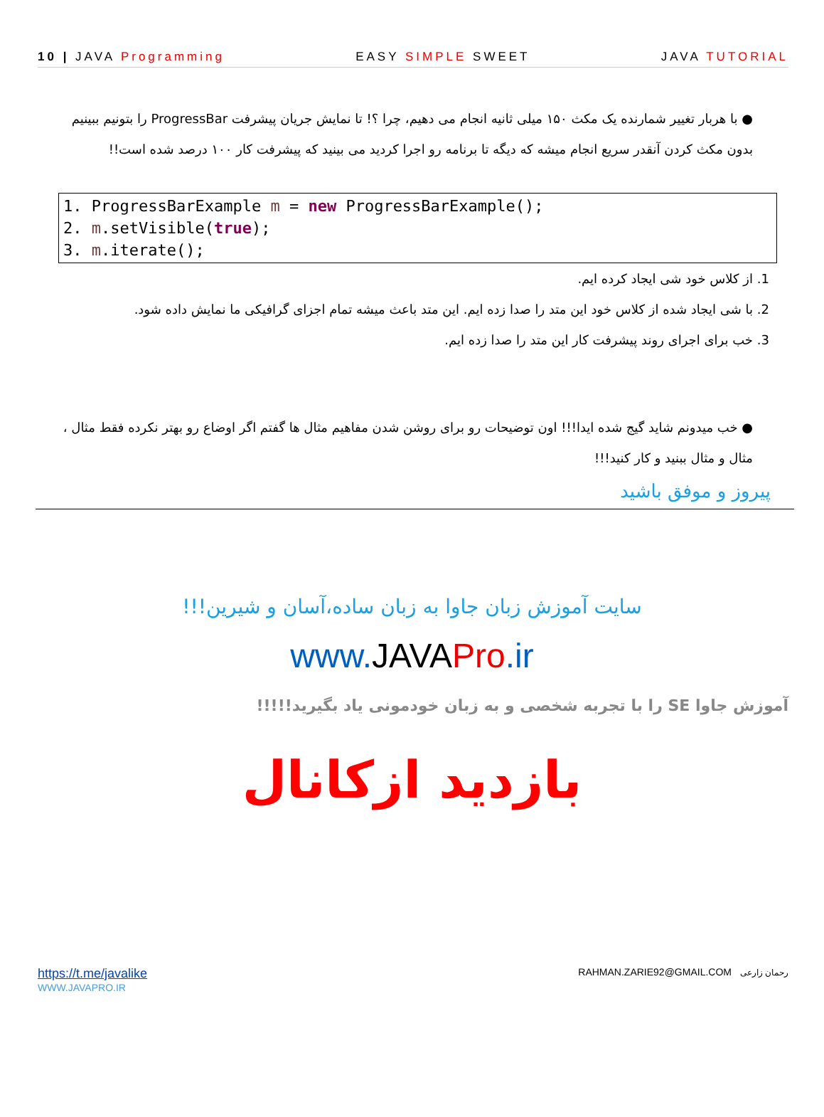10 | JAVA Programming EASY SIMPLE SWEET JAVA TUTORIAL
● با هربار تغییر شمارنده یک مکث ۱۵۰ میلی ثانیه انجام می دهیم، چرا ؟! تا نمایش جریان پیشرفت ProgressBar را بتونیم ببینیم بدون مکث کردن آنقدر سریع انجام میشه که دیگه تا برنامه رو اجرا کردید می بینید که پیشرفت کار ۱۰۰ درصد شده است!!
1. ProgressBarExample m = new ProgressBarExample();
2. m.setVisible(true);
3. m.iterate();
1. از کلاس خود شی ایجاد کرده ایم.
2. با شی ایجاد شده از کلاس خود این متد را صدا زده ایم. این متد باعث میشه تمام اجزای گرافیکی ما نمایش داده شود.
3. خب برای اجرای روند پیشرفت کار این متد را صدا زده ایم.
● خب میدونم شاید گیج شده ایدا!!! اون توضیحات رو برای روشن شدن مفاهیم مثال ها گفتم اگر اوضاع رو بهتر نکرده فقط مثال ، مثال و مثال ببنید و کار کنید!!!
پیروز و موفق باشید
سایت آموزش زبان جاوا به زبان ساده،آسان و شیرین!!!
www. JAVAPro.ir
آموزش جاوا SE را با تجربه شخصی و به زبان خودمونی یاد بگیرید!!!!!
بازدید ازکانال
https://t.me/javalike
WWW.JAVAPRO.IR
RAHMAN.ZARIE92@GMAIL.COM رحمان زارعی